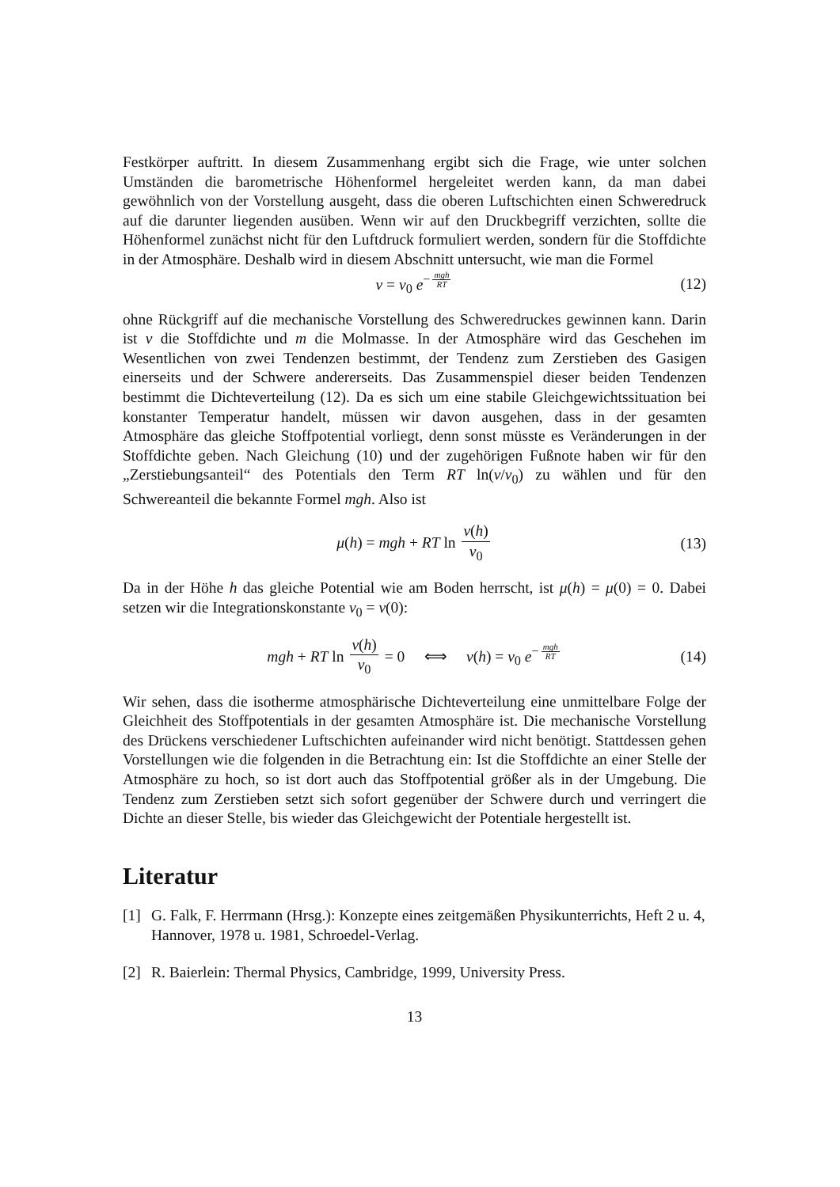Festkörper auftritt. In diesem Zusammenhang ergibt sich die Frage, wie unter solchen Umständen die barometrische Höhenformel hergeleitet werden kann, da man dabei gewöhnlich von der Vorstellung ausgeht, dass die oberen Luftschichten einen Schweredruck auf die darunter liegenden ausüben. Wenn wir auf den Druckbegriff verzichten, sollte die Höhenformel zunächst nicht für den Luftdruck formuliert werden, sondern für die Stoffdichte in der Atmosphäre. Deshalb wird in diesem Abschnitt untersucht, wie man die Formel
ν = ν<sub>0</sub> e<sup>− mgh RT</sup> (12)
ohne Rückgriff auf die mechanische Vorstellung des Schweredruckes gewinnen kann. Darin ist ν die Stoffdichte und m die Molmasse. In der Atmosphäre wird das Geschehen im Wesentlichen von zwei Tendenzen bestimmt, der Tendenz zum Zerstieben des Gasigen einerseits und der Schwere andererseits. Das Zusammenspiel dieser beiden Tendenzen bestimmt die Dichteverteilung (12). Da es sich um eine stabile Gleichgewichtssituation bei konstanter Temperatur handelt, müssen wir davon ausgehen, dass in der gesamten Atmosphäre das gleiche Stoffpotential vorliegt, denn sonst müsste es Veränderungen in der Stoffdichte geben. Nach Gleichung (10) und der zugehörigen Fußnote haben wir für den „Zerstiebungsanteil“ des Potentials den Term RT ln(ν/ν<sub>0</sub>) zu wählen und für den Schwereanteil die bekannte Formel mgh. Also ist
μ(h) = mgh + RT ln ν(h) ν<sub>0</sub> (13)
Da in der Höhe h das gleiche Potential wie am Boden herrscht, ist μ(h) = μ(0) = 0. Dabei setzen wir die Integrationskonstante ν<sub>0</sub> = ν(0):
mgh + RT ln ν(h) ν<sub>0</sub> = 0 ⟺ ν(h) = ν<sub>0</sub> e<sup>− mgh RT</sup> (14)
Wir sehen, dass die isotherme atmosphärische Dichteverteilung eine unmittelbare Folge der Gleichheit des Stoffpotentials in der gesamten Atmosphäre ist. Die mechanische Vorstellung des Drückens verschiedener Luftschichten aufeinander wird nicht benötigt. Stattdessen gehen Vorstellungen wie die folgenden in die Betrachtung ein: Ist die Stoffdichte an einer Stelle der Atmosphäre zu hoch, so ist dort auch das Stoffpotential größer als in der Umgebung. Die Tendenz zum Zerstieben setzt sich sofort gegenüber der Schwere durch und verringert die Dichte an dieser Stelle, bis wieder das Gleichgewicht der Potentiale hergestellt ist.
Literatur
[1] G. Falk, F. Herrmann (Hrsg.): Konzepte eines zeitgemäßen Physikunterrichts, Heft 2 u. 4, Hannover, 1978 u. 1981, Schroedel-Verlag.
[2] R. Baierlein: Thermal Physics, Cambridge, 1999, University Press.
13